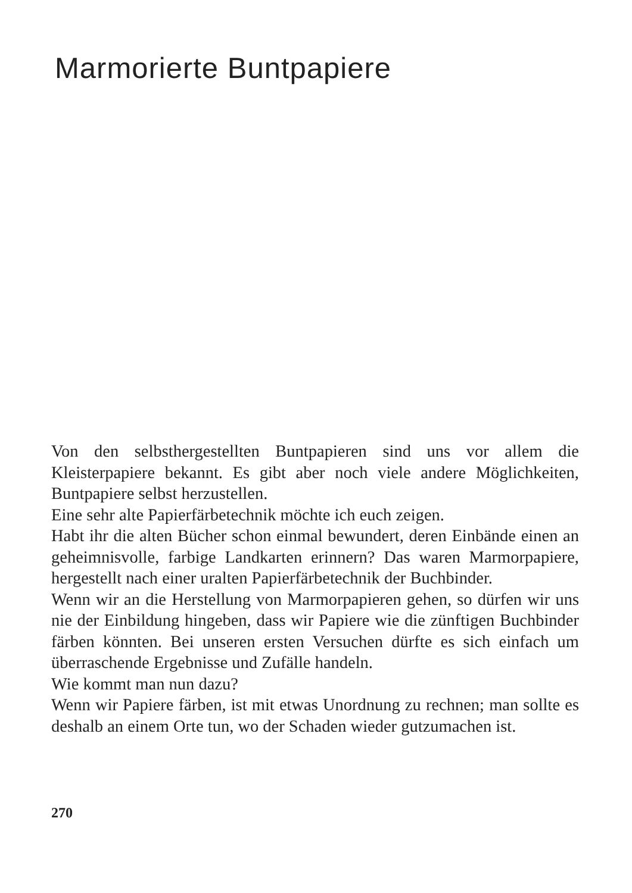Marmorierte Buntpapiere
Von den selbsthergestellten Buntpapieren sind uns vor allem die Kleisterpapiere bekannt. Es gibt aber noch viele andere Möglichkeiten, Buntpapiere selbst herzustellen.
Eine sehr alte Papierfärbetechnik möchte ich euch zeigen.
Habt ihr die alten Bücher schon einmal bewundert, deren Einbände einen an geheimnisvolle, farbige Landkarten erinnern? Das waren Marmorpapiere, hergestellt nach einer uralten Papierfärbetechnik der Buchbinder.
Wenn wir an die Herstellung von Marmorpapieren gehen, so dürfen wir uns nie der Einbildung hingeben, dass wir Papiere wie die zünftigen Buchbinder färben könnten. Bei unseren ersten Versuchen dürfte es sich einfach um überraschende Ergebnisse und Zufälle handeln.
Wie kommt man nun dazu?
Wenn wir Papiere färben, ist mit etwas Unordnung zu rechnen; man sollte es deshalb an einem Orte tun, wo der Schaden wieder gutzumachen ist.
270